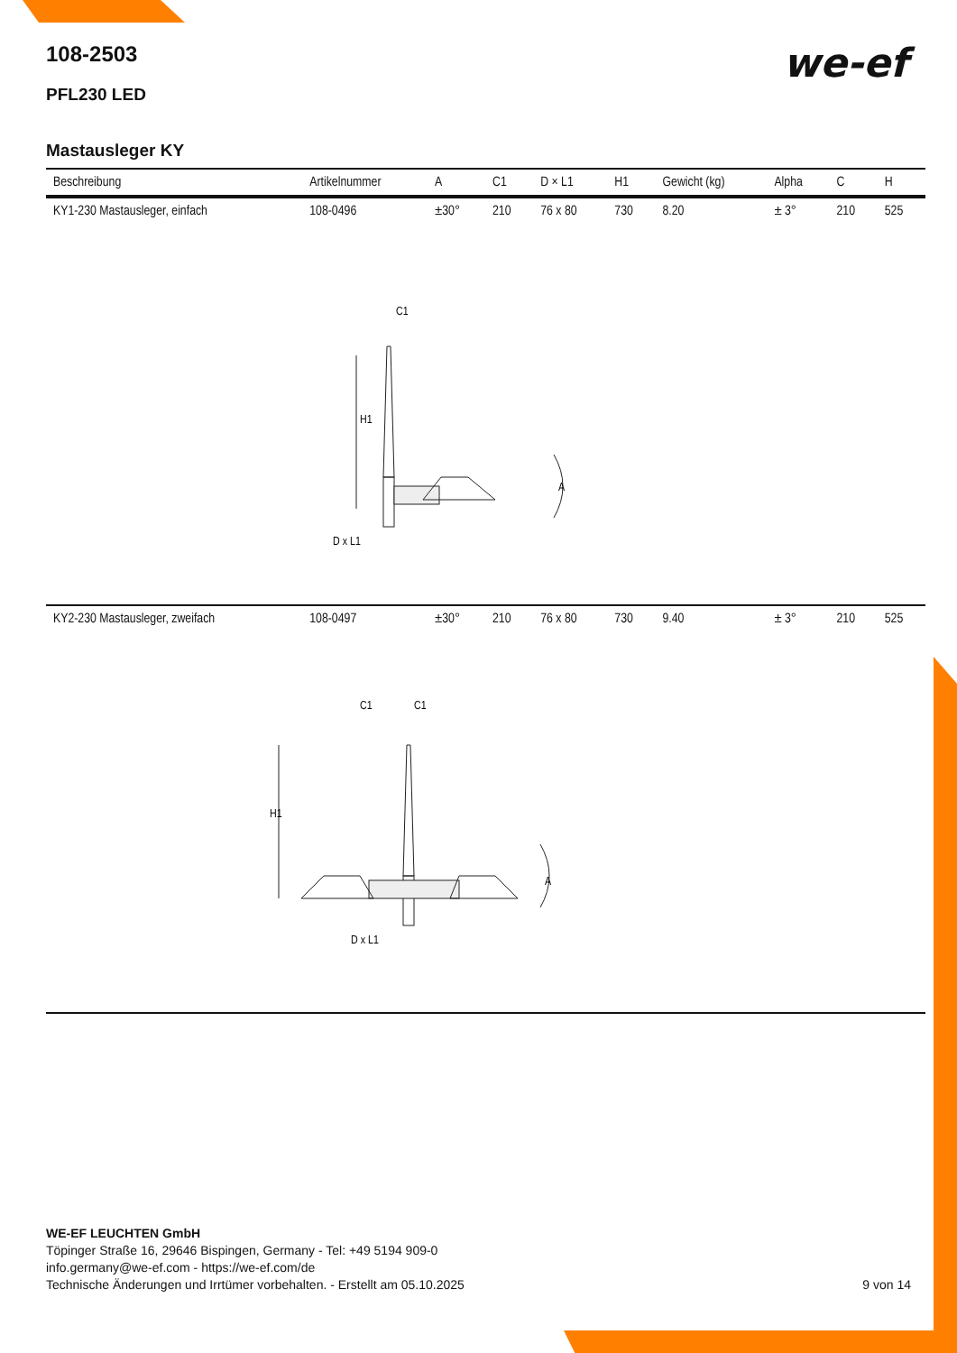we-ef
108-2503
PFL230 LED
Mastausleger KY
| Beschreibung | Artikelnummer | A | C1 | D × L1 | H1 | Gewicht (kg) | Alpha | C | H |
| --- | --- | --- | --- | --- | --- | --- | --- | --- | --- |
| KY1-230 Mastausleger, einfach | 108-0496 | ±30° | 210 | 76 x 80 | 730 | 8.20 | ± 3° | 210 | 525 |
| H1 C1 D x L1 A | | | | | | | | | |
| KY2-230 Mastausleger, zweifach | 108-0497 | ±30° | 210 | 76 x 80 | 730 | 9.40 | ± 3° | 210 | 525 |
| H1 C1 C1 D x L1 A | | | | | | | | | |
WE-EF LEUCHTEN GmbH
Töpinger Straße 16, 29646 Bispingen, Germany - Tel: +49 5194 909-0
info.germany@we-ef.com - https://we-ef.com/de
Technische Änderungen und Irrtümer vorbehalten. - Erstellt am 05.10.2025 9 von 14